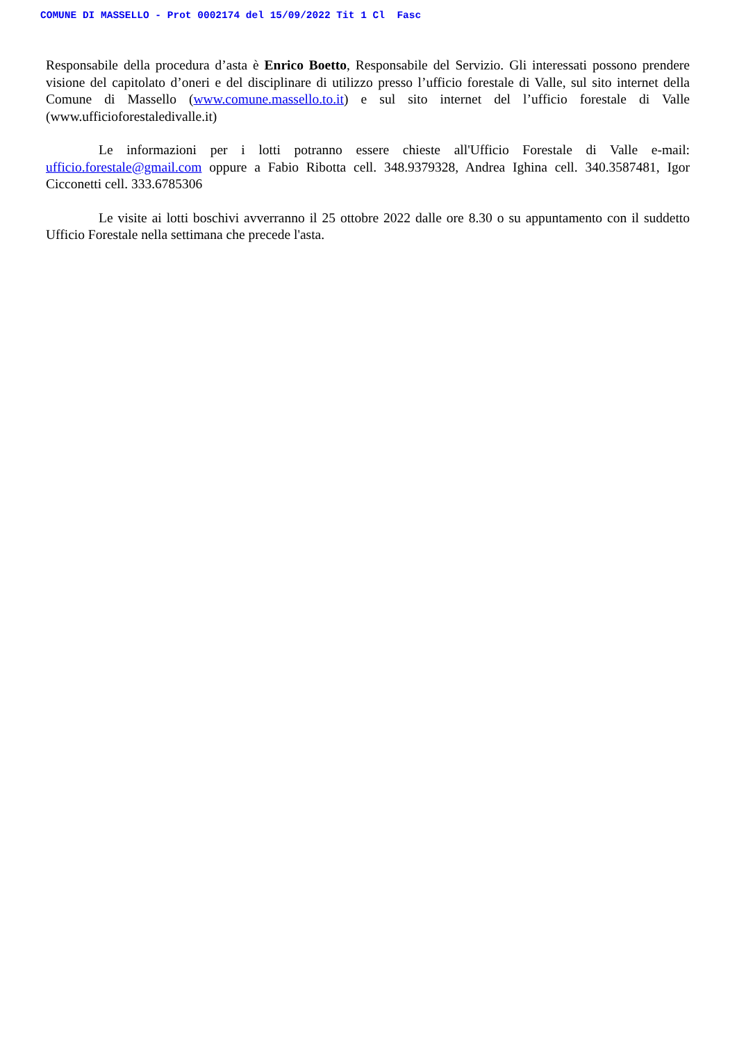COMUNE DI MASSELLO - Prot 0002174 del 15/09/2022 Tit 1 Cl Fasc
Responsabile della procedura d’asta è Enrico Boetto, Responsabile del Servizio. Gli interessati possono prendere visione del capitolato d’oneri e del disciplinare di utilizzo presso l’ufficio forestale di Valle, sul sito internet della Comune di Massello (www.comune.massello.to.it) e sul sito internet del l’ufficio forestale di Valle (www.ufficioforestaledivalle.it)
Le informazioni per i lotti potranno essere chieste all'Ufficio Forestale di Valle e-mail: ufficio.forestale@gmail.com oppure a Fabio Ribotta cell. 348.9379328, Andrea Ighina cell. 340.3587481, Igor Cicconetti cell. 333.6785306
Le visite ai lotti boschivi avverranno il 25 ottobre 2022 dalle ore 8.30 o su appuntamento con il suddetto Ufficio Forestale nella settimana che precede l'asta.